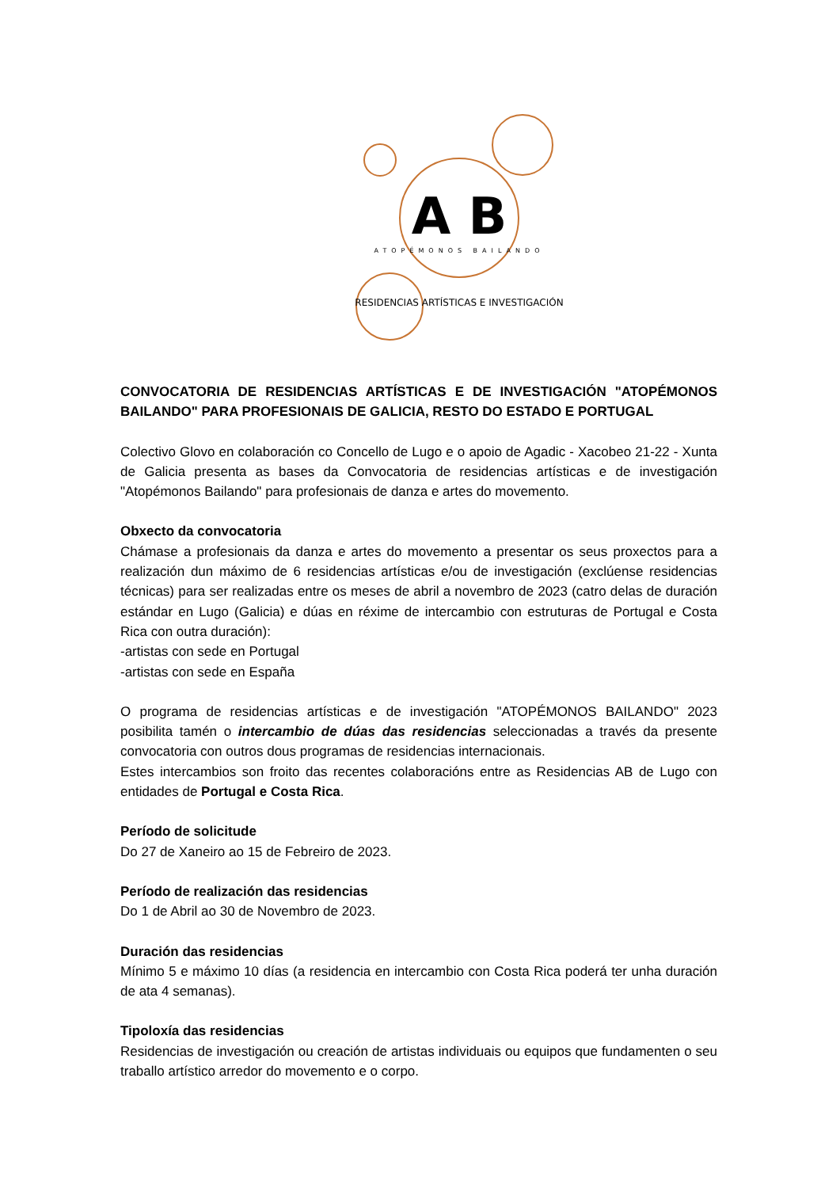A B
ATOPÉMONOS BAILANDO
RESIDENCIAS ARTÍSTICAS E INVESTIGACIÓN
CONVOCATORIA DE RESIDENCIAS ARTÍSTICAS E DE INVESTIGACIÓN "ATOPÉMONOS BAILANDO" PARA PROFESIONAIS DE GALICIA, RESTO DO ESTADO E PORTUGAL
Colectivo Glovo en colaboración co Concello de Lugo e o apoio de Agadic - Xacobeo 21-22 - Xunta de Galicia presenta as bases da Convocatoria de residencias artísticas e de investigación "Atopémonos Bailando" para profesionais de danza e artes do movemento.
Obxecto da convocatoria
Chámase a profesionais da danza e artes do movemento a presentar os seus proxectos para a realización dun máximo de 6 residencias artísticas e/ou de investigación (exclúense residencias técnicas) para ser realizadas entre os meses de abril a novembro de 2023 (catro delas de duración estándar en Lugo (Galicia) e dúas en réxime de intercambio con estruturas de Portugal e Costa Rica con outra duración):
-artistas con sede en Portugal
-artistas con sede en España
O programa de residencias artísticas e de investigación "ATOPÉMONOS BAILANDO" 2023 posibilita tamén o intercambio de dúas das residencias seleccionadas a través da presente convocatoria con outros dous programas de residencias internacionais.
Estes intercambios son froito das recentes colaboracións entre as Residencias AB de Lugo con entidades de Portugal e Costa Rica.
Período de solicitude
Do 27 de Xaneiro ao 15 de Febreiro de 2023.
Período de realización das residencias
Do 1 de Abril ao 30 de Novembro de 2023.
Duración das residencias
Mínimo 5 e máximo 10 días (a residencia en intercambio con Costa Rica poderá ter unha duración de ata 4 semanas).
Tipoloxía das residencias
Residencias de investigación ou creación de artistas individuais ou equipos que fundamenten o seu traballo artístico arredor do movemento e o corpo.